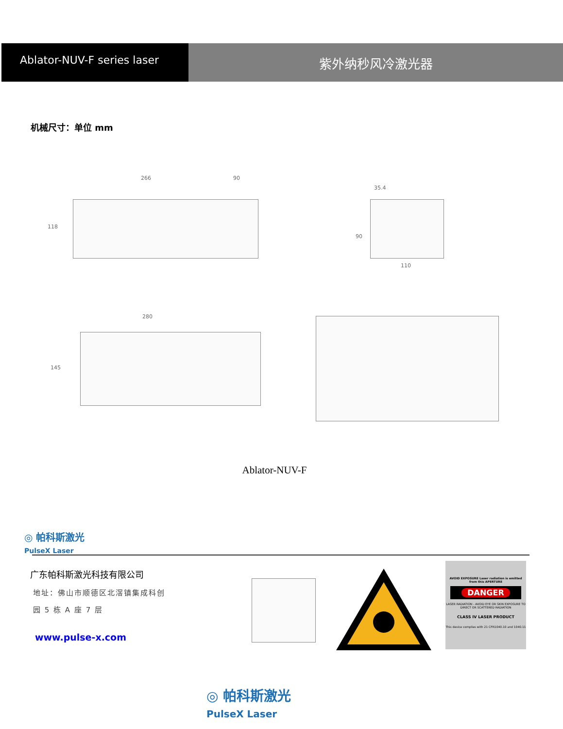Ablator-NUV-F series laser
紫外纳秒风冷激光器
机械尺寸：单位 mm
266 90
118
35.4
90
110
280
145
Ablator-NUV-F
◎ 帕科斯激光
PulseX Laser
广东帕科斯激光科技有限公司
地址：佛山市顺德区北滘镇集成科创
园 5 栋 A 座 7 层
www.pulse-x.com
AVOID EXPOSURE Laser radiation is emitted from this APERTURE
DANGER
LASER RADIATION - AVOID EYE OR SKIN EXPOSURE TO DIRECT OR SCATTERED RADIATION
CLASS IV LASER PRODUCT
This device complies with 21 CFR1040.10 and 1040.11
◎ 帕科斯激光
PulseX Laser